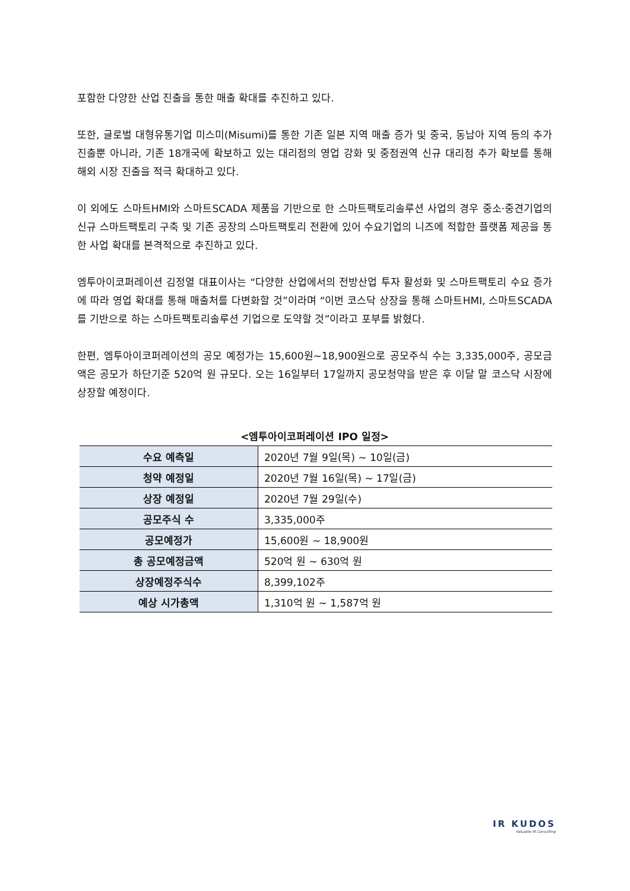포함한 다양한 산업 진출을 통한 매출 확대를 추진하고 있다.
또한, 글로벌 대형유통기업 미스미(Misumi)를 통한 기존 일본 지역 매출 증가 및 중국, 동남아 지역 등의 추가 진출뿐 아니라, 기존 18개국에 확보하고 있는 대리점의 영업 강화 및 중점권역 신규 대리점 추가 확보를 통해 해외 시장 진출을 적극 확대하고 있다.
이 외에도 스마트HMI와 스마트SCADA 제품을 기반으로 한 스마트팩토리솔루션 사업의 경우 중소·중견기업의 신규 스마트팩토리 구축 및 기존 공장의 스마트팩토리 전환에 있어 수요기업의 니즈에 적합한 플랫폼 제공을 통한 사업 확대를 본격적으로 추진하고 있다.
엠투아이코퍼레이션 김정열 대표이사는 “다양한 산업에서의 전방산업 투자 활성화 및 스마트팩토리 수요 증가에 따라 영업 확대를 통해 매출처를 다변화할 것”이라며 “이번 코스닥 상장을 통해 스마트HMI, 스마트SCADA를 기반으로 하는 스마트팩토리솔루션 기업으로 도약할 것”이라고 포부를 밝혔다.
한편, 엠투아이코퍼레이션의 공모 예정가는 15,600원~18,900원으로 공모주식 수는 3,335,000주, 공모금액은 공모가 하단기준 520억 원 규모다. 오는 16일부터 17일까지 공모청약을 받은 후 이달 말 코스닥 시장에 상장할 예정이다.
<엠투아이코퍼레이션 IPO 일정>
| 수요 예측일 | 2020년 7월 9일(목) ~ 10일(금) |
| 청약 예정일 | 2020년 7월 16일(목) ~ 17일(금) |
| 상장 예정일 | 2020년 7월 29일(수) |
| 공모주식 수 | 3,335,000주 |
| 공모예정가 | 15,600원 ~ 18,900원 |
| 총 공모예정금액 | 520억 원 ~ 630억 원 |
| 상장예정주식수 | 8,399,102주 |
| 예상 시가총액 | 1,310억 원 ~ 1,587억 원 |
IR KUDOS
Valuable IR Consulting